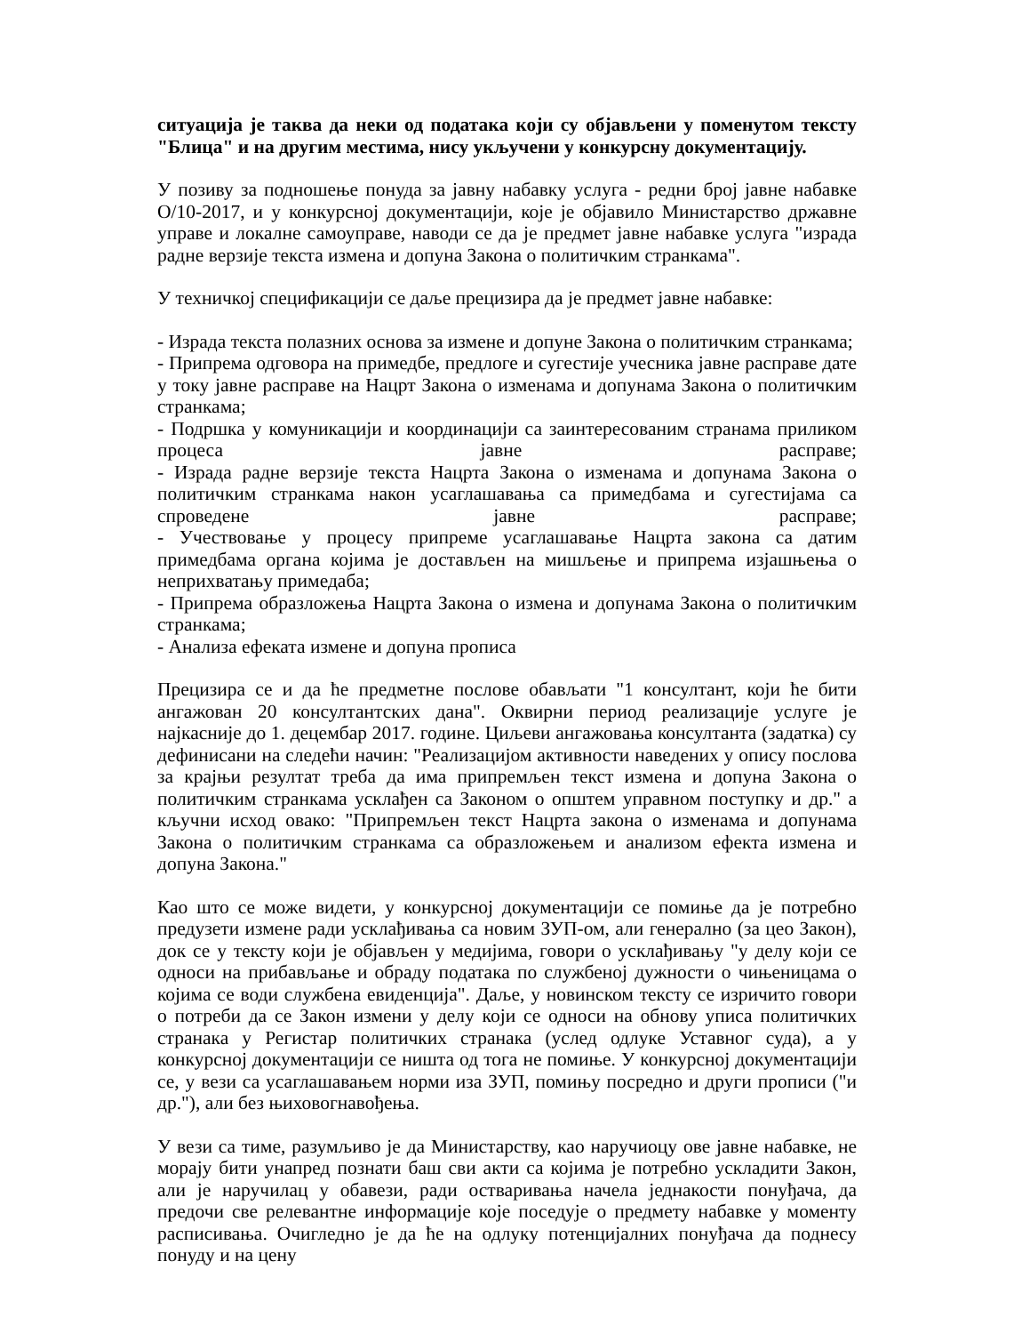ситуација је таква да неки од података који су објављени у поменутом тексту "Блица" и на другим местима, нису укључени у конкурсну документацију.
У позиву за подношење понуда за јавну набавку услуга - редни број јавне набавке О/10-2017, и у конкурсној документацији, које је објавило Министарство државне управе и локалне самоуправе, наводи се да је предмет јавне набавке услуга "израда радне верзије текста измена и допуна Закона о политичким странкама".
У техничкој спецификацији се даље прецизира да је предмет јавне набавке:
- Израда текста полазних основа за измене и допуне Закона о политичким странкама;
- Припрема одговора на примедбе, предлоге и сугестије учесника јавне расправе дате у току јавне расправе на Нацрт Закона о изменама и допунама Закона о политичким странкама;
- Подршка у комуникацији и координацији са заинтересованим странама приликом процеса јавне расправе;
- Израда радне верзије текста Нацрта Закона о изменама и допунама Закона о политичким странкама након усаглашавања са примедбама и сугестијама са спроведене јавне расправе;
- Учествовање у процесу припреме усаглашавање Нацрта закона са датим примедбама органа којима је достављен на мишљење и припрема изјашњења о неприхватању примедаба;
- Припрема образложења Нацрта Закона о измена и допунама Закона о политичким странкама;
- Анализа ефеката измене и допуна прописа
Прецизира се и да ће предметне послове обављати "1 консултант, који ће бити ангажован 20 консултантских дана". Оквирни период реализације услуге је најкасније до 1. децембар 2017. године. Циљеви ангажовања консултанта (задатка) су дефинисани на следећи начин: "Реализацијом активности наведених у опису послова за крајњи резултат треба да има припремљен текст измена и допуна Закона о политичким странкама усклађен са Законом о општем управном поступку и др." а кључни исход овако: "Припремљен текст Нацрта закона о изменама и допунама Закона о политичким странкама са образложењем и анализом ефекта измена и допуна Закона."
Као што се може видети, у конкурсној документацији се помиње да је потребно предузети измене ради усклађивања са новим ЗУП-ом, али генерално (за цео Закон), док се у тексту који је објављен у медијима, говори о усклађивању "у делу који се односи на прибављање и обраду података по службеној дужности о чињеницама о којима се води службена евиденција". Даље, у новинском тексту се изричито говори о потреби да се Закон измени у делу који се односи на обнову уписа политичких странака у Регистар политичких странака (услед одлуке Уставног суда), а у конкурсној документацији се ништа од тога не помиње. У конкурсној документацији се, у вези са усаглашавањем норми иза ЗУП, помињу посредно и други прописи ("и др."), али без њиховогнавођења.
У вези са тиме, разумљиво је да Министарству, као наручиоцу ове јавне набавке, не морају бити унапред познати баш сви акти са којима је потребно ускладити Закон, али је наручилац у обавези, ради остваривања начела једнакости понуђача, да предочи све релевантне информације које поседује о предмету набавке у моменту расписивања. Очигледно је да ће на одлуку потенцијалних понуђача да поднесу понуду и на цену